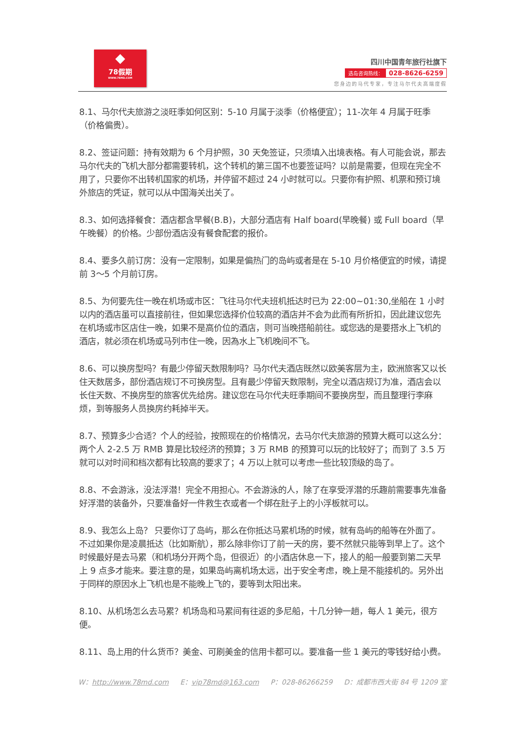◆
78假期
WWW.78MD.COM
四川中国青年旅行社旗下
选岛咨询热线： 028-8626-6259
您身边的马代专家，专注马尔代夫高端度假
8.1、马尔代夫旅游之淡旺季如何区别：5-10 月属于淡季（价格便宜）；11-次年 4 月属于旺季（价格偏贵）。
8.2、签证问题：持有效期为 6 个月护照，30 天免签证，只须填入出境表格。有人可能会说，那去马尔代夫的飞机大部分都需要转机，这个转机的第三国不也要签证吗？以前是需要，但现在完全不用了，只要你不出转机国家的机场，并停留不超过 24 小时就可以。只要你有护照、机票和预订境外旅店的凭证，就可以从中国海关出关了。
8.3、如何选择餐食：酒店都含早餐(B.B)，大部分酒店有 Half board(早晚餐) 或 Full board（早午晚餐）的价格。少部份酒店没有餐食配套的报价。
8.4、要多久前订房：没有一定限制，如果是偏热门的岛屿或者是在 5-10 月价格便宜的时候，请提前 3～5 个月前订房。
8.5、为何要先住一晚在机场或市区：飞往马尔代夫班机抵达时已为 22:00~01:30,坐船在 1 小时以内的酒店虽可以直接前往，但如果您选择价位较高的酒店并不会为此而有所折扣，因此建议您先在机场或市区店住一晚，如果不是高价位的酒店，则可当晚搭船前往。或您选的是要搭水上飞机的酒店，就必须在机场或马列市住一晚，因為水上飞机晚间不飞。
8.6、可以换房型吗？有最少停留天数限制吗？马尔代夫酒店既然以欧美客层为主，欧洲旅客又以长住天数居多，部份酒店规订不可换房型。且有最少停留天数限制，完全以酒店规订为准，酒店会以长住天数、不换房型的旅客优先给房。建议您在马尔代夫旺季期间不要换房型，而且整理行李麻烦，到等服务人员换房约耗掉半天。
8.7、预算多少合适？个人的经验，按照现在的价格情况，去马尔代夫旅游的预算大概可以这么分：两个人 2-2.5 万 RMB 算是比较经济的预算；3 万 RMB 的预算可以玩的比较好了；而到了 3.5 万就可以对时间和档次都有比较高的要求了；4 万以上就可以考虑一些比较顶级的岛了。
8.8、不会游泳，没法浮潜！完全不用担心。不会游泳的人，除了在享受浮潜的乐趣前需要事先准备好浮潜的装备外，只要准备好一件救生衣或者一个绑在肚子上的小浮板就可以。
8.9、我怎么上岛？ 只要你订了岛屿，那么在你抵达马累机场的时候，就有岛屿的船等在外面了。不过如果你是凌晨抵达（比如斯航），那么除非你订了前一天的房，要不然就只能等到早上了。这个时候最好是去马累（和机场分开两个岛，但很近）的小酒店休息一下，接人的船一般要到第二天早上 9 点多才能来。要注意的是，如果岛屿离机场太远，出于安全考虑，晚上是不能接机的。另外出于同样的原因水上飞机也是不能晚上飞的，要等到太阳出来。
8.10、从机场怎么去马累？机场岛和马累间有往返的多尼船，十几分钟一趟，每人 1 美元，很方便。
8.11、岛上用的什么货币？美金、可刷美金的信用卡都可以。要准备一些 1 美元的零钱好给小费。
W：http://www.78md.com E：vip78md@163.com P：028-86266259 D：成都市西大街 84 号 1209 室